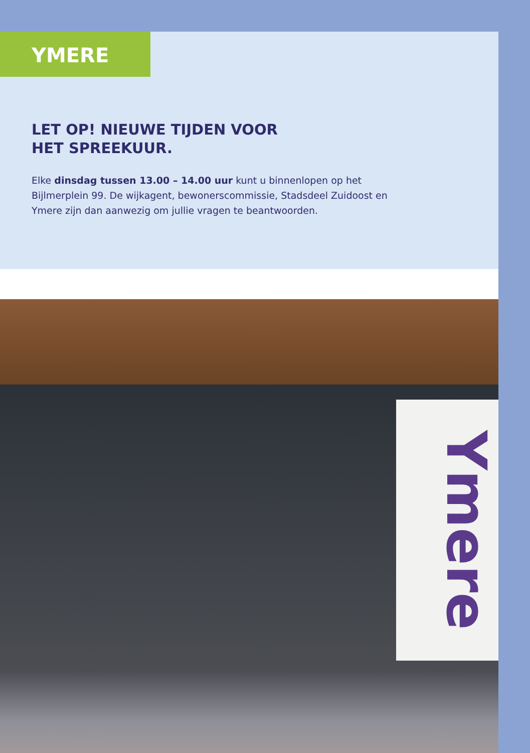YMERE
LET OP! NIEUWE TIJDEN VOOR
HET SPREEKUUR.
Elke dinsdag tussen 13.00 – 14.00 uur kunt u binnenlopen op het Bijlmerplein 99. De wijkagent, bewonerscommissie, Stadsdeel Zuidoost en Ymere zijn dan aanwezig om jullie vragen te beantwoorden.
Ymere